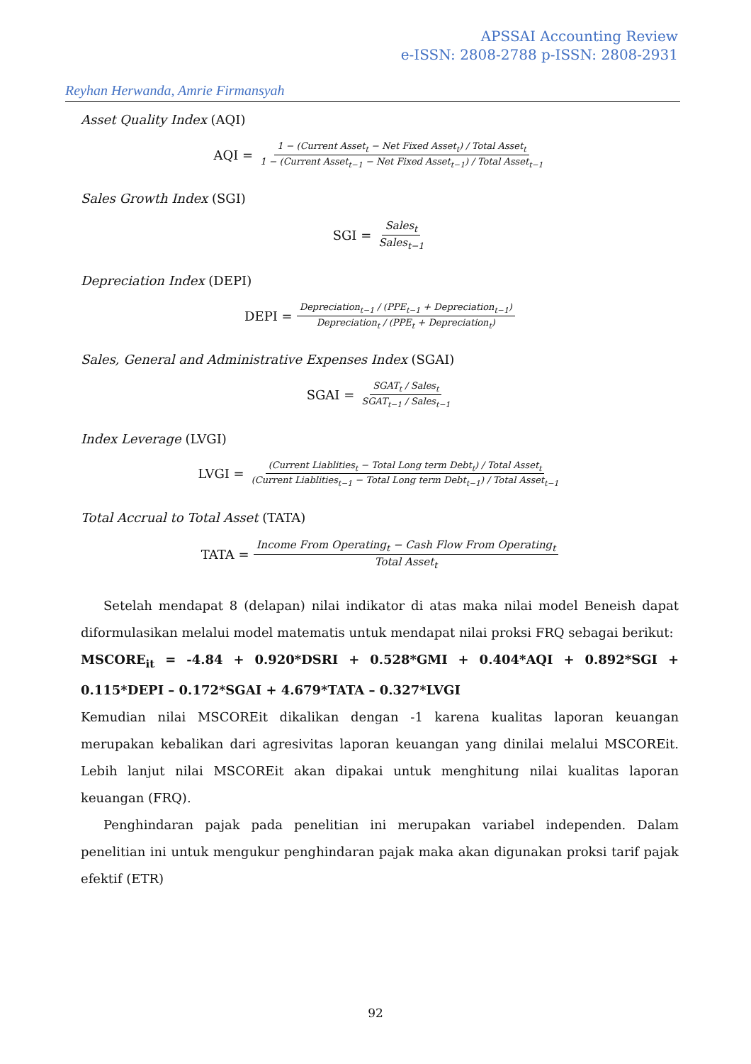APSSAI Accounting Review
e-ISSN: 2808-2788 p-ISSN: 2808-2931
Reyhan Herwanda, Amrie Firmansyah
Asset Quality Index (AQI)
AQI =
1 − (Current Asset<sub>t</sub> − Net Fixed Asset<sub>t</sub>) / Total Asset<sub>t</sub>
1 − (Current Asset<sub>t−1</sub> − Net Fixed Asset<sub>t−1</sub>) / Total Asset<sub>t−1</sub>
Sales Growth Index (SGI)
SGI =
Sales<sub>t</sub>
Sales<sub>t−1</sub>
Depreciation Index (DEPI)
DEPI =
Depreciation<sub>t−1</sub> / (PPE<sub>t−1</sub> + Depreciation<sub>t−1</sub>)
Depreciation<sub>t</sub> / (PPE<sub>t</sub> + Depreciation<sub>t</sub>)
Sales, General and Administrative Expenses Index (SGAI)
SGAI =
SGAT<sub>t</sub> / Sales<sub>t</sub>
SGAT<sub>t−1</sub> / Sales<sub>t−1</sub>
Index Leverage (LVGI)
LVGI =
(Current Liablities<sub>t</sub> − Total Long term Debt<sub>t</sub>) / Total Asset<sub>t</sub>
(Current Liablities<sub>t−1</sub> − Total Long term Debt<sub>t−1</sub>) / Total Asset<sub>t−1</sub>
Total Accrual to Total Asset (TATA)
TATA =
Income From Operating<sub>t</sub> − Cash Flow From Operating<sub>t</sub>
Total Asset<sub>t</sub>
Setelah mendapat 8 (delapan) nilai indikator di atas maka nilai model Beneish dapat diformulasikan melalui model matematis untuk mendapat nilai proksi FRQ sebagai berikut:
MSCORE<sub>it</sub> = -4.84 + 0.920*DSRI + 0.528*GMI + 0.404*AQI + 0.892*SGI + 0.115*DEPI – 0.172*SGAI + 4.679*TATA – 0.327*LVGI
Kemudian nilai MSCOREit dikalikan dengan -1 karena kualitas laporan keuangan merupakan kebalikan dari agresivitas laporan keuangan yang dinilai melalui MSCOREit. Lebih lanjut nilai MSCOREit akan dipakai untuk menghitung nilai kualitas laporan keuangan (FRQ).
Penghindaran pajak pada penelitian ini merupakan variabel independen. Dalam penelitian ini untuk mengukur penghindaran pajak maka akan digunakan proksi tarif pajak efektif (ETR)
92